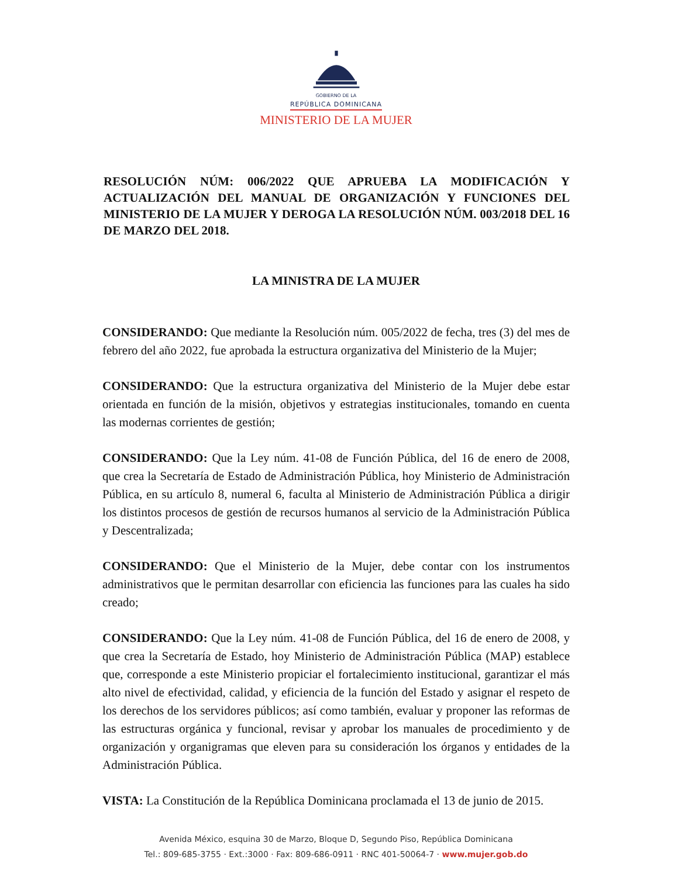GOBIERNO DE LA
REPÚBLICA DOMINICANA
MINISTERIO DE LA MUJER
RESOLUCIÓN NÚM: 006/2022 QUE APRUEBA LA MODIFICACIÓN Y ACTUALIZACIÓN DEL MANUAL DE ORGANIZACIÓN Y FUNCIONES DEL MINISTERIO DE LA MUJER Y DEROGA LA RESOLUCIÓN NÚM. 003/2018 DEL 16 DE MARZO DEL 2018.
LA MINISTRA DE LA MUJER
CONSIDERANDO: Que mediante la Resolución núm. 005/2022 de fecha, tres (3) del mes de febrero del año 2022, fue aprobada la estructura organizativa del Ministerio de la Mujer;
CONSIDERANDO: Que la estructura organizativa del Ministerio de la Mujer debe estar orientada en función de la misión, objetivos y estrategias institucionales, tomando en cuenta las modernas corrientes de gestión;
CONSIDERANDO: Que la Ley núm. 41-08 de Función Pública, del 16 de enero de 2008, que crea la Secretaría de Estado de Administración Pública, hoy Ministerio de Administración Pública, en su artículo 8, numeral 6, faculta al Ministerio de Administración Pública a dirigir los distintos procesos de gestión de recursos humanos al servicio de la Administración Pública y Descentralizada;
CONSIDERANDO: Que el Ministerio de la Mujer, debe contar con los instrumentos administrativos que le permitan desarrollar con eficiencia las funciones para las cuales ha sido creado;
CONSIDERANDO: Que la Ley núm. 41-08 de Función Pública, del 16 de enero de 2008, y que crea la Secretaría de Estado, hoy Ministerio de Administración Pública (MAP) establece que, corresponde a este Ministerio propiciar el fortalecimiento institucional, garantizar el más alto nivel de efectividad, calidad, y eficiencia de la función del Estado y asignar el respeto de los derechos de los servidores públicos; así como también, evaluar y proponer las reformas de las estructuras orgánica y funcional, revisar y aprobar los manuales de procedimiento y de organización y organigramas que eleven para su consideración los órganos y entidades de la Administración Pública.
VISTA: La Constitución de la República Dominicana proclamada el 13 de junio de 2015.
Avenida México, esquina 30 de Marzo, Bloque D, Segundo Piso, República Dominicana
Tel.: 809-685-3755 · Ext.:3000 · Fax: 809-686-0911 · RNC 401-50064-7 · www.mujer.gob.do